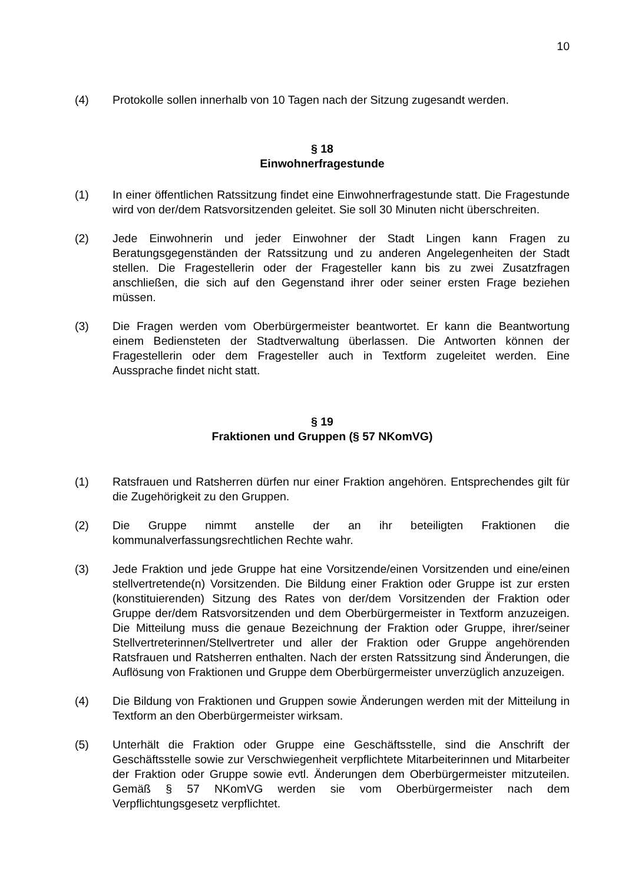10
(4) Protokolle sollen innerhalb von 10 Tagen nach der Sitzung zugesandt werden.
§ 18
Einwohnerfragestunde
(1) In einer öffentlichen Ratssitzung findet eine Einwohnerfragestunde statt. Die Fragestunde wird von der/dem Ratsvorsitzenden geleitet. Sie soll 30 Minuten nicht überschreiten.
(2) Jede Einwohnerin und jeder Einwohner der Stadt Lingen kann Fragen zu Beratungsgegenständen der Ratssitzung und zu anderen Angelegenheiten der Stadt stellen. Die Fragestellerin oder der Fragesteller kann bis zu zwei Zusatzfragen anschließen, die sich auf den Gegenstand ihrer oder seiner ersten Frage beziehen müssen.
(3) Die Fragen werden vom Oberbürgermeister beantwortet. Er kann die Beantwortung einem Bediensteten der Stadtverwaltung überlassen. Die Antworten können der Fragestellerin oder dem Fragesteller auch in Textform zugeleitet werden. Eine Aussprache findet nicht statt.
§ 19
Fraktionen und Gruppen (§ 57 NKomVG)
(1) Ratsfrauen und Ratsherren dürfen nur einer Fraktion angehören. Entsprechendes gilt für die Zugehörigkeit zu den Gruppen.
(2) Die Gruppe nimmt anstelle der an ihr beteiligten Fraktionen die kommunalverfassungsrechtlichen Rechte wahr.
(3) Jede Fraktion und jede Gruppe hat eine Vorsitzende/einen Vorsitzenden und eine/einen stellvertretende(n) Vorsitzenden. Die Bildung einer Fraktion oder Gruppe ist zur ersten (konstituierenden) Sitzung des Rates von der/dem Vorsitzenden der Fraktion oder Gruppe der/dem Ratsvorsitzenden und dem Oberbürgermeister in Textform anzuzeigen. Die Mitteilung muss die genaue Bezeichnung der Fraktion oder Gruppe, ihrer/seiner Stellvertreterinnen/Stellvertreter und aller der Fraktion oder Gruppe angehörenden Ratsfrauen und Ratsherren enthalten. Nach der ersten Ratssitzung sind Änderungen, die Auflösung von Fraktionen und Gruppe dem Oberbürgermeister unverzüglich anzuzeigen.
(4) Die Bildung von Fraktionen und Gruppen sowie Änderungen werden mit der Mitteilung in Textform an den Oberbürgermeister wirksam.
(5) Unterhält die Fraktion oder Gruppe eine Geschäftsstelle, sind die Anschrift der Geschäftsstelle sowie zur Verschwiegenheit verpflichtete Mitarbeiterinnen und Mitarbeiter der Fraktion oder Gruppe sowie evtl. Änderungen dem Oberbürgermeister mitzuteilen. Gemäß § 57 NKomVG werden sie vom Oberbürgermeister nach dem Verpflichtungsgesetz verpflichtet.